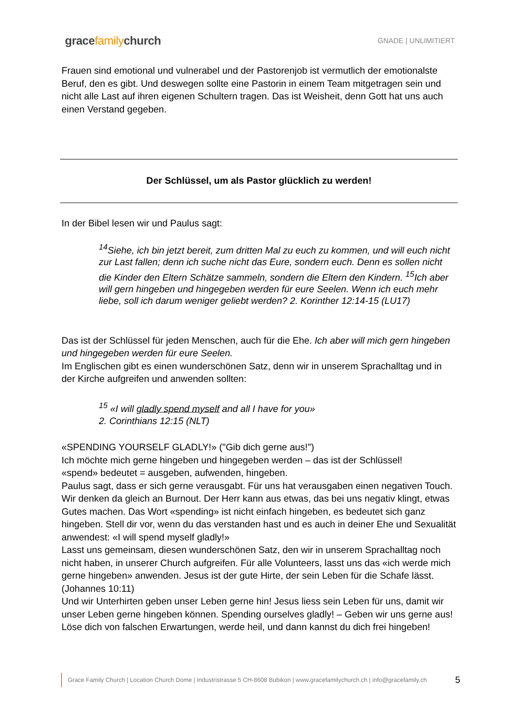gracefamilychurch
GNADE | UNLIMITIERT
Frauen sind emotional und vulnerabel und der Pastorenjob ist vermutlich der emotionalste Beruf, den es gibt. Und deswegen sollte eine Pastorin in einem Team mitgetragen sein und nicht alle Last auf ihren eigenen Schultern tragen. Das ist Weisheit, denn Gott hat uns auch einen Verstand gegeben.
Der Schlüssel, um als Pastor glücklich zu werden!
In der Bibel lesen wir und Paulus sagt:
<sup>14</sup> Siehe, ich bin jetzt bereit, zum dritten Mal zu euch zu kommen, und will euch nicht zur Last fallen; denn ich suche nicht das Eure, sondern euch. Denn es sollen nicht die Kinder den Eltern Schätze sammeln, sondern die Eltern den Kindern. <sup>15</sup>Ich aber will gern hingeben und hingegeben werden für eure Seelen. Wenn ich euch mehr liebe, soll ich darum weniger geliebt werden? 2. Korinther 12:14-15 (LU17)
Das ist der Schlüssel für jeden Menschen, auch für die Ehe. Ich aber will mich gern hingeben und hingegeben werden für eure Seelen.
Im Englischen gibt es einen wunderschönen Satz, denn wir in unserem Sprachalltag und in der Kirche aufgreifen und anwenden sollten:
<sup>15</sup> «I will gladly spend myself and all I have for you»
2. Corinthians 12:15 (NLT)
«SPENDING YOURSELF GLADLY!» ("Gib dich gerne aus!")
Ich möchte mich gerne hingeben und hingegeben werden – das ist der Schlüssel!
«spend» bedeutet = ausgeben, aufwenden, hingeben.
Paulus sagt, dass er sich gerne verausgabt. Für uns hat verausgaben einen negativen Touch. Wir denken da gleich an Burnout. Der Herr kann aus etwas, das bei uns negativ klingt, etwas Gutes machen. Das Wort «spending» ist nicht einfach hingeben, es bedeutet sich ganz hingeben. Stell dir vor, wenn du das verstanden hast und es auch in deiner Ehe und Sexualität anwendest: «I will spend myself gladly!»
Lasst uns gemeinsam, diesen wunderschönen Satz, den wir in unserem Sprachalltag noch nicht haben, in unserer Church aufgreifen. Für alle Volunteers, lasst uns das «ich werde mich gerne hingeben» anwenden. Jesus ist der gute Hirte, der sein Leben für die Schafe lässt. (Johannes 10:11)
Und wir Unterhirten geben unser Leben gerne hin! Jesus liess sein Leben für uns, damit wir unser Leben gerne hingeben können. Spending ourselves gladly! – Geben wir uns gerne aus! Löse dich von falschen Erwartungen, werde heil, und dann kannst du dich frei hingeben!
Grace Family Church | Location Church Dome | Industristrasse 5 CH-8608 Bubikon | www.gracefamilychurch.ch | info@gracefamily.ch 5